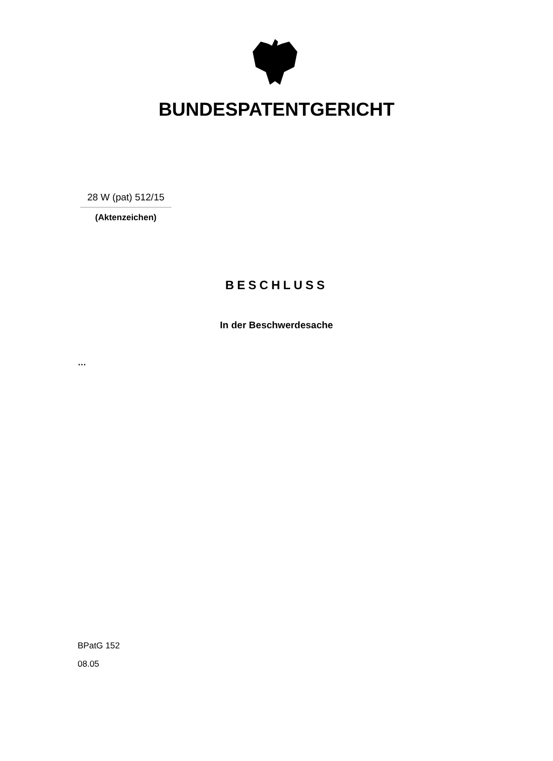BUNDESPATENTGERICHT
28 W (pat) 512/15
(Aktenzeichen)
BESCHLUSS
In der Beschwerdesache
…
BPatG 152
08.05